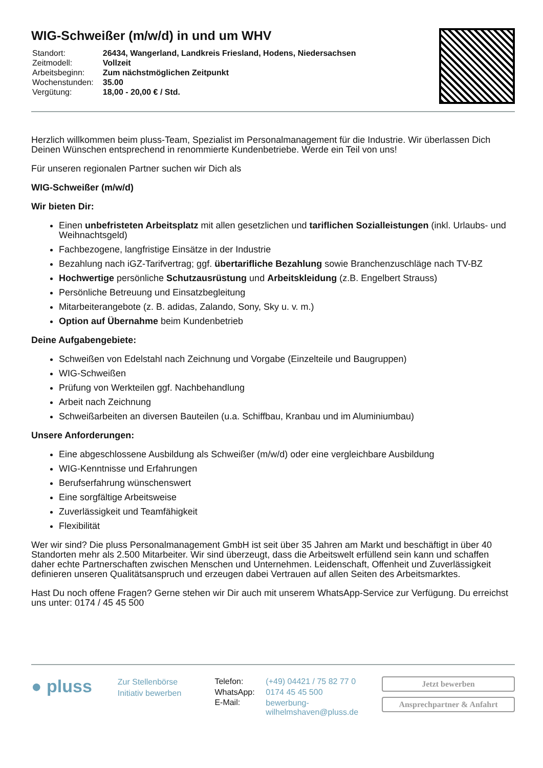WIG-Schweißer (m/w/d) in und um WHV
| Standort: | 26434, Wangerland, Landkreis Friesland, Hodens, Niedersachsen |
| Zeitmodell: | Vollzeit |
| Arbeitsbeginn: | Zum nächstmöglichen Zeitpunkt |
| Wochenstunden: | 35.00 |
| Vergütung: | 18,00 - 20,00 € / Std. |
Herzlich willkommen beim pluss-Team, Spezialist im Personalmanagement für die Industrie. Wir überlassen Dich Deinen Wünschen entsprechend in renommierte Kundenbetriebe. Werde ein Teil von uns!
Für unseren regionalen Partner suchen wir Dich als
WIG-Schweißer (m/w/d)
Wir bieten Dir:
Einen unbefristeten Arbeitsplatz mit allen gesetzlichen und tariflichen Sozialleistungen (inkl. Urlaubs- und Weihnachtsgeld)
Fachbezogene, langfristige Einsätze in der Industrie
Bezahlung nach iGZ-Tarifvertrag; ggf. übertarifliche Bezahlung sowie Branchenzuschläge nach TV-BZ
Hochwertige persönliche Schutzausrüstung und Arbeitskleidung (z.B. Engelbert Strauss)
Persönliche Betreuung und Einsatzbegleitung
Mitarbeiterangebote (z. B. adidas, Zalando, Sony, Sky u. v. m.)
Option auf Übernahme beim Kundenbetrieb
Deine Aufgabengebiete:
Schweißen von Edelstahl nach Zeichnung und Vorgabe (Einzelteile und Baugruppen)
WIG-Schweißen
Prüfung von Werkteilen ggf. Nachbehandlung
Arbeit nach Zeichnung
Schweißarbeiten an diversen Bauteilen (u.a. Schiffbau, Kranbau und im Aluminiumbau)
Unsere Anforderungen:
Eine abgeschlossene Ausbildung als Schweißer (m/w/d) oder eine vergleichbare Ausbildung
WIG-Kenntnisse und Erfahrungen
Berufserfahrung wünschenswert
Eine sorgfältige Arbeitsweise
Zuverlässigkeit und Teamfähigkeit
Flexibilität
Wer wir sind? Die pluss Personalmanagement GmbH ist seit über 35 Jahren am Markt und beschäftigt in über 40 Standorten mehr als 2.500 Mitarbeiter. Wir sind überzeugt, dass die Arbeitswelt erfüllend sein kann und schaffen daher echte Partnerschaften zwischen Menschen und Unternehmen. Leidenschaft, Offenheit und Zuverlässigkeit definieren unseren Qualitätsanspruch und erzeugen dabei Vertrauen auf allen Seiten des Arbeitsmarktes.
Hast Du noch offene Fragen? Gerne stehen wir Dir auch mit unserem WhatsApp-Service zur Verfügung. Du erreichst uns unter: 0174 / 45 45 500
● pluss
Zur Stellenbörse
Initiativ bewerben
| Telefon: | (+49) 04421 / 75 82 77 0 |
| WhatsApp: | 0174 45 45 500 |
| E-Mail: | bewerbung- wilhelmshaven@pluss.de |
Jetzt bewerben
Ansprechpartner & Anfahrt